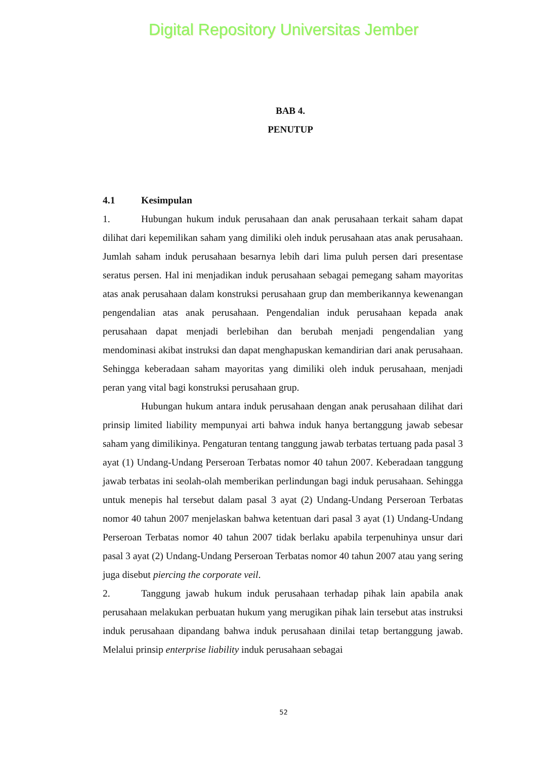Digital Repository Universitas Jember
BAB 4.
PENUTUP
4.1 Kesimpulan
1. Hubungan hukum induk perusahaan dan anak perusahaan terkait saham dapat dilihat dari kepemilikan saham yang dimiliki oleh induk perusahaan atas anak perusahaan. Jumlah saham induk perusahaan besarnya lebih dari lima puluh persen dari presentase seratus persen. Hal ini menjadikan induk perusahaan sebagai pemegang saham mayoritas atas anak perusahaan dalam konstruksi perusahaan grup dan memberikannya kewenangan pengendalian atas anak perusahaan. Pengendalian induk perusahaan kepada anak perusahaan dapat menjadi berlebihan dan berubah menjadi pengendalian yang mendominasi akibat instruksi dan dapat menghapuskan kemandirian dari anak perusahaan. Sehingga keberadaan saham mayoritas yang dimiliki oleh induk perusahaan, menjadi peran yang vital bagi konstruksi perusahaan grup.
Hubungan hukum antara induk perusahaan dengan anak perusahaan dilihat dari prinsip limited liability mempunyai arti bahwa induk hanya bertanggung jawab sebesar saham yang dimilikinya. Pengaturan tentang tanggung jawab terbatas tertuang pada pasal 3 ayat (1) Undang-Undang Perseroan Terbatas nomor 40 tahun 2007. Keberadaan tanggung jawab terbatas ini seolah-olah memberikan perlindungan bagi induk perusahaan. Sehingga untuk menepis hal tersebut dalam pasal 3 ayat (2) Undang-Undang Perseroan Terbatas nomor 40 tahun 2007 menjelaskan bahwa ketentuan dari pasal 3 ayat (1) Undang-Undang Perseroan Terbatas nomor 40 tahun 2007 tidak berlaku apabila terpenuhinya unsur dari pasal 3 ayat (2) Undang-Undang Perseroan Terbatas nomor 40 tahun 2007 atau yang sering juga disebut piercing the corporate veil.
2. Tanggung jawab hukum induk perusahaan terhadap pihak lain apabila anak perusahaan melakukan perbuatan hukum yang merugikan pihak lain tersebut atas instruksi induk perusahaan dipandang bahwa induk perusahaan dinilai tetap bertanggung jawab. Melalui prinsip enterprise liability induk perusahaan sebagai
52